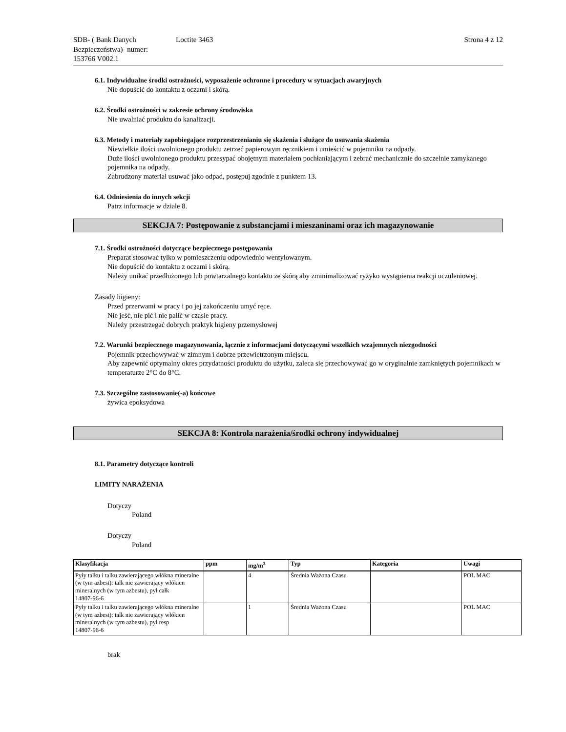SDB- ( Bank Danych Bezpieczeństwa)- numer:
153766 V002.1
Loctite 3463 Strona 4 z 12
6.1. Indywidualne środki ostrożności, wyposażenie ochronne i procedury w sytuacjach awaryjnych
Nie dopuścić do kontaktu z oczami i skórą.
6.2. Środki ostrożności w zakresie ochrony środowiska
Nie uwalniać produktu do kanalizacji.
6.3. Metody i materiały zapobiegające rozprzestrzenianiu się skażenia i służące do usuwania skażenia
Niewielkie ilości uwolnionego produktu zetrzeć papierowym ręcznikiem i umieścić w pojemniku na odpady.
Duże ilości uwolnionego produktu przesypać obojętnym materiałem pochłaniającym i zebrać mechanicznie do szczelnie zamykanego pojemnika na odpady.
Zabrudzony materiał usuwać jako odpad, postępuj zgodnie z punktem 13.
6.4. Odniesienia do innych sekcji
Patrz informacje w dziale 8.
SEKCJA 7: Postępowanie z substancjami i mieszaninami oraz ich magazynowanie
7.1. Środki ostrożności dotyczące bezpiecznego postępowania
Preparat stosować tylko w pomieszczeniu odpowiednio wentylowanym.
Nie dopuścić do kontaktu z oczami i skórą.
Należy unikać przedłużonego lub powtarzalnego kontaktu ze skórą aby zminimalizować ryzyko wystąpienia reakcji uczuleniowej.
Zasady higieny:
Przed przerwami w pracy i po jej zakończeniu umyć ręce.
Nie jeść, nie pić i nie palić w czasie pracy.
Należy przestrzegać dobrych praktyk higieny przemysłowej
7.2. Warunki bezpiecznego magazynowania, łącznie z informacjami dotyczącymi wszelkich wzajemnych niezgodności
Pojemnik przechowywać w zimnym i dobrze przewietrzonym miejscu.
Aby zapewnić optymalny okres przydatności produktu do użytku, zaleca się przechowywać go w oryginalnie zamkniętych pojemnikach w temperaturze 2°C do 8°C.
7.3. Szczególne zastosowanie(-a) końcowe
żywica epoksydowa
SEKCJA 8: Kontrola narażenia/środki ochrony indywidualnej
8.1. Parametry dotyczące kontroli
LIMITY NARAŻENIA
Dotyczy
Poland
Dotyczy
Poland
| Klasyfikacja | ppm | mg/m<sup>3</sup> | Typ | Kategoria | Uwagi |
| --- | --- | --- | --- | --- | --- |
| Pyły talku i talku zawierającego włókna mineralne (w tym azbest): talk nie zawierający włókien mineralnych (w tym azbestu), pył całk 14807-96-6 | | 4 | Średnia Ważona Czasu | | POL MAC |
| Pyły talku i talku zawierającego włókna mineralne (w tym azbest): talk nie zawierający włókien mineralnych (w tym azbestu), pył resp 14807-96-6 | | 1 | Średnia Ważona Czasu | | POL MAC |
brak